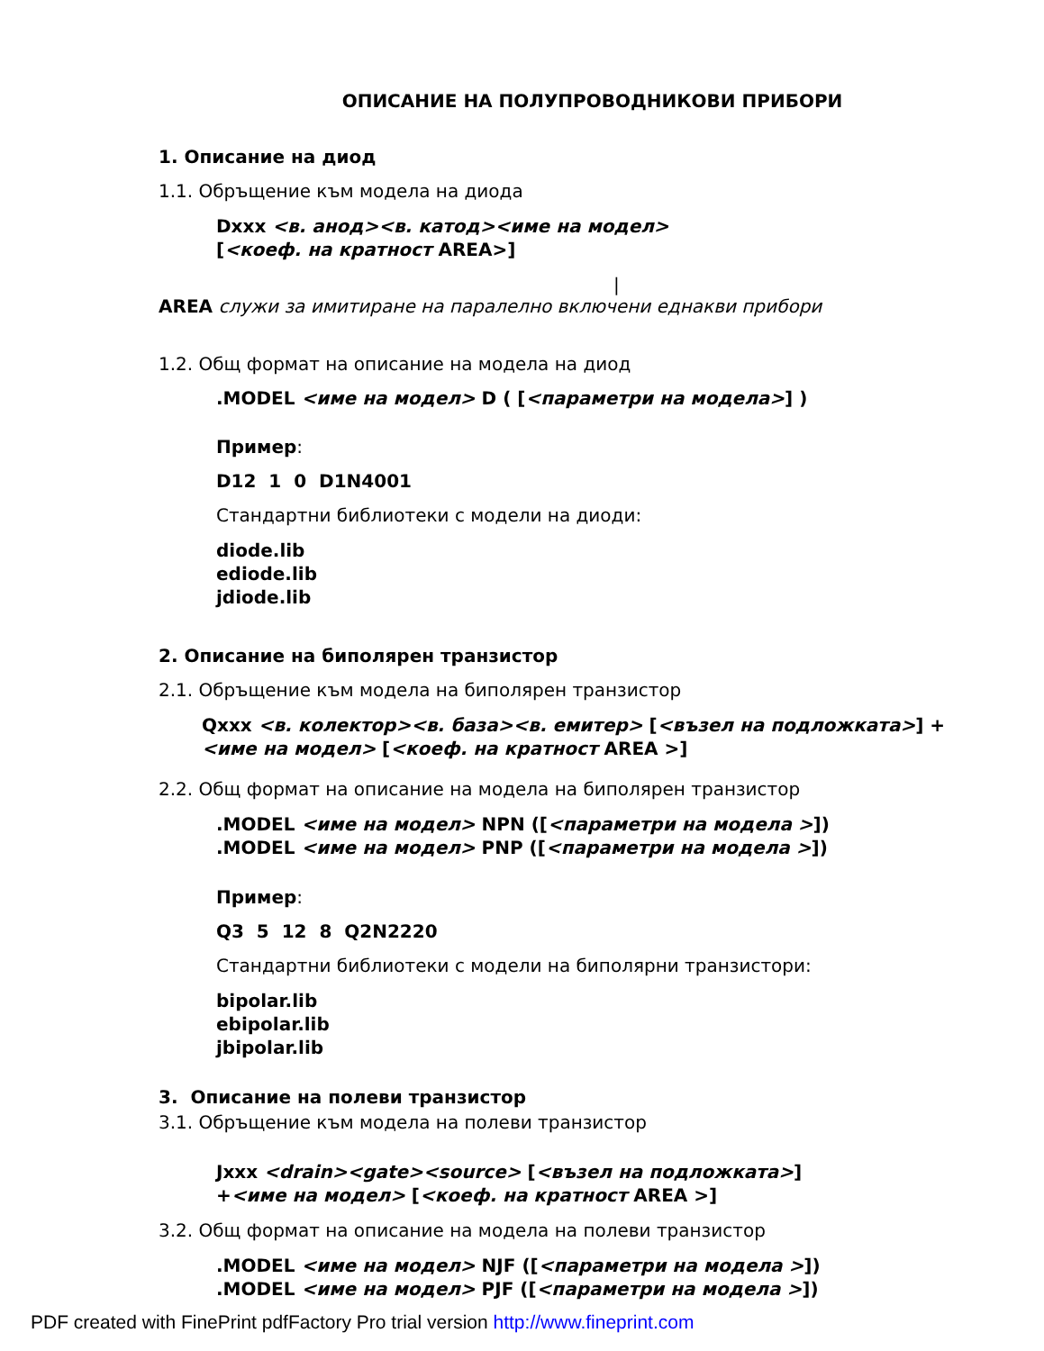ОПИСАНИЕ НА ПОЛУПРОВОДНИКОВИ ПРИБОРИ
1. Описание на диод
1.1. Обръщение към модела на диода
Dxxx <в. анод><в. катод><име на модел>
[<коеф. на кратност AREA>]
|
AREA служи за имитиране на паралелно включени еднакви прибори
1.2. Общ формат на описание на модела на диод
.MODEL <име на модел> D ( [<параметри на модела>] )
Пример:
D12 1 0 D1N4001
Стандартни библиотеки с модели на диоди:
diode.lib
ediode.lib
jdiode.lib
2. Описание на биполярен транзистор
2.1. Обръщение към модела на биполярен транзистор
Qxxx <в. колектор><в. база><в. емитер> [<възел на подложката>] +<име на модел> [<коеф. на кратност AREA >]
2.2. Общ формат на описание на модела на биполярен транзистор
.MODEL <име на модел> NPN ([<параметри на модела >])
.MODEL <име на модел> PNP ([<параметри на модела >])
Пример:
Q3 5 12 8 Q2N2220
Стандартни библиотеки с модели на биполярни транзистори:
bipolar.lib
ebipolar.lib
jbipolar.lib
3. Описание на полеви транзистор
3.1. Обръщение към модела на полеви транзистор
Jxxx <drain><gate><source> [<възел на подложката>]
+<име на модел> [<коеф. на кратност AREA >]
3.2. Общ формат на описание на модела на полеви транзистор
.MODEL <име на модел> NJF ([<параметри на модела >])
.MODEL <име на модел> PJF ([<параметри на модела >])
PDF created with FinePrint pdfFactory Pro trial version http://www.fineprint.com